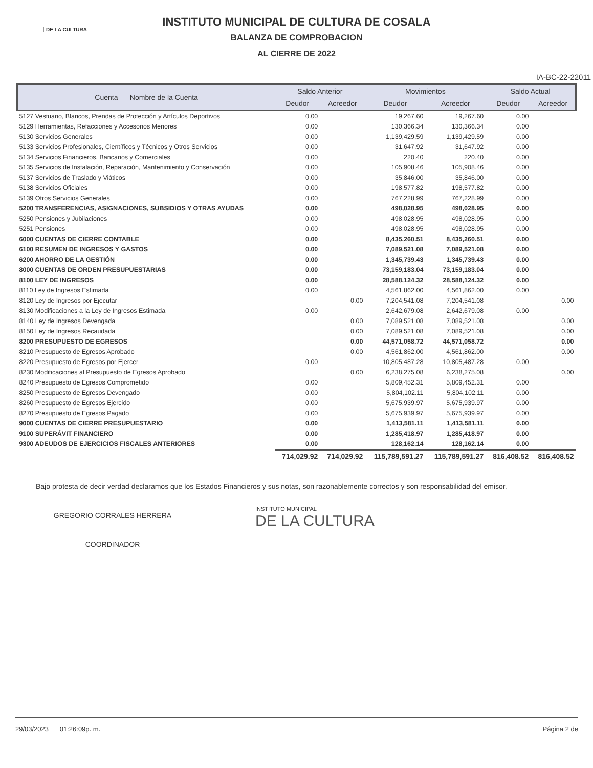DE LA CULTURA
INSTITUTO MUNICIPAL DE CULTURA DE COSALA
BALANZA DE COMPROBACION
AL CIERRE DE 2022
IA-BC-22-22011
| Cuenta Nombre de la Cuenta | Saldo Anterior | | Movimientos | | Saldo Actual | |
| --- | --- | --- | --- | --- | --- | --- |
| | Deudor | Acreedor | Deudor | Acreedor | Deudor | Acreedor |
| 5127 Vestuario, Blancos, Prendas de Protección y Artículos Deportivos | 0.00 | | 19,267.60 | 19,267.60 | 0.00 | |
| 5129 Herramientas, Refacciones y Accesorios Menores | 0.00 | | 130,366.34 | 130,366.34 | 0.00 | |
| 5130 Servicios Generales | 0.00 | | 1,139,429.59 | 1,139,429.59 | 0.00 | |
| 5133 Servicios Profesionales, Científicos y Técnicos y Otros Servicios | 0.00 | | 31,647.92 | 31,647.92 | 0.00 | |
| 5134 Servicios Financieros, Bancarios y Comerciales | 0.00 | | 220.40 | 220.40 | 0.00 | |
| 5135 Servicios de Instalación, Reparación, Mantenimiento y Conservación | 0.00 | | 105,908.46 | 105,908.46 | 0.00 | |
| 5137 Servicios de Traslado y Viáticos | 0.00 | | 35,846.00 | 35,846.00 | 0.00 | |
| 5138 Servicios Oficiales | 0.00 | | 198,577.82 | 198,577.82 | 0.00 | |
| 5139 Otros Servicios Generales | 0.00 | | 767,228.99 | 767,228.99 | 0.00 | |
| 5200 TRANSFERENCIAS, ASIGNACIONES, SUBSIDIOS Y OTRAS AYUDAS | 0.00 | | 498,028.95 | 498,028.95 | 0.00 | |
| 5250 Pensiones y Jubilaciones | 0.00 | | 498,028.95 | 498,028.95 | 0.00 | |
| 5251 Pensiones | 0.00 | | 498,028.95 | 498,028.95 | 0.00 | |
| 6000 CUENTAS DE CIERRE CONTABLE | 0.00 | | 8,435,260.51 | 8,435,260.51 | 0.00 | |
| 6100 RESUMEN DE INGRESOS Y GASTOS | 0.00 | | 7,089,521.08 | 7,089,521.08 | 0.00 | |
| 6200 AHORRO DE LA GESTIÓN | 0.00 | | 1,345,739.43 | 1,345,739.43 | 0.00 | |
| 8000 CUENTAS DE ORDEN PRESUPUESTARIAS | 0.00 | | 73,159,183.04 | 73,159,183.04 | 0.00 | |
| 8100 LEY DE INGRESOS | 0.00 | | 28,588,124.32 | 28,588,124.32 | 0.00 | |
| 8110 Ley de Ingresos Estimada | 0.00 | | 4,561,862.00 | 4,561,862.00 | 0.00 | |
| 8120 Ley de Ingresos por Ejecutar | | 0.00 | 7,204,541.08 | 7,204,541.08 | | 0.00 |
| 8130 Modificaciones a la Ley de Ingresos Estimada | 0.00 | | 2,642,679.08 | 2,642,679.08 | 0.00 | |
| 8140 Ley de Ingresos Devengada | | 0.00 | 7,089,521.08 | 7,089,521.08 | | 0.00 |
| 8150 Ley de Ingresos Recaudada | | 0.00 | 7,089,521.08 | 7,089,521.08 | | 0.00 |
| 8200 PRESUPUESTO DE EGRESOS | | 0.00 | 44,571,058.72 | 44,571,058.72 | | 0.00 |
| 8210 Presupuesto de Egresos Aprobado | | 0.00 | 4,561,862.00 | 4,561,862.00 | | 0.00 |
| 8220 Presupuesto de Egresos por Ejercer | 0.00 | | 10,805,487.28 | 10,805,487.28 | 0.00 | |
| 8230 Modificaciones al Presupuesto de Egresos Aprobado | | 0.00 | 6,238,275.08 | 6,238,275.08 | | 0.00 |
| 8240 Presupuesto de Egresos Comprometido | 0.00 | | 5,809,452.31 | 5,809,452.31 | 0.00 | |
| 8250 Presupuesto de Egresos Devengado | 0.00 | | 5,804,102.11 | 5,804,102.11 | 0.00 | |
| 8260 Presupuesto de Egresos Ejercido | 0.00 | | 5,675,939.97 | 5,675,939.97 | 0.00 | |
| 8270 Presupuesto de Egresos Pagado | 0.00 | | 5,675,939.97 | 5,675,939.97 | 0.00 | |
| 9000 CUENTAS DE CIERRE PRESUPUESTARIO | 0.00 | | 1,413,581.11 | 1,413,581.11 | 0.00 | |
| 9100 SUPERÁVIT FINANCIERO | 0.00 | | 1,285,418.97 | 1,285,418.97 | 0.00 | |
| 9300 ADEUDOS DE EJERCICIOS FISCALES ANTERIORES | 0.00 | | 128,162.14 | 128,162.14 | 0.00 | |
| | 714,029.92 | 714,029.92 | 115,789,591.27 | 115,789,591.27 | 816,408.52 | 816,408.52 |
Bajo protesta de decir verdad declaramos que los Estados Financieros y sus notas, son razonablemente correctos y son responsabilidad del emisor.
GREGORIO CORRALES HERRERA
COORDINADOR
INSTITUTO MUNICIPAL
DE LA CULTURA
29/03/2023 01:26:09p. m. Página 2 de